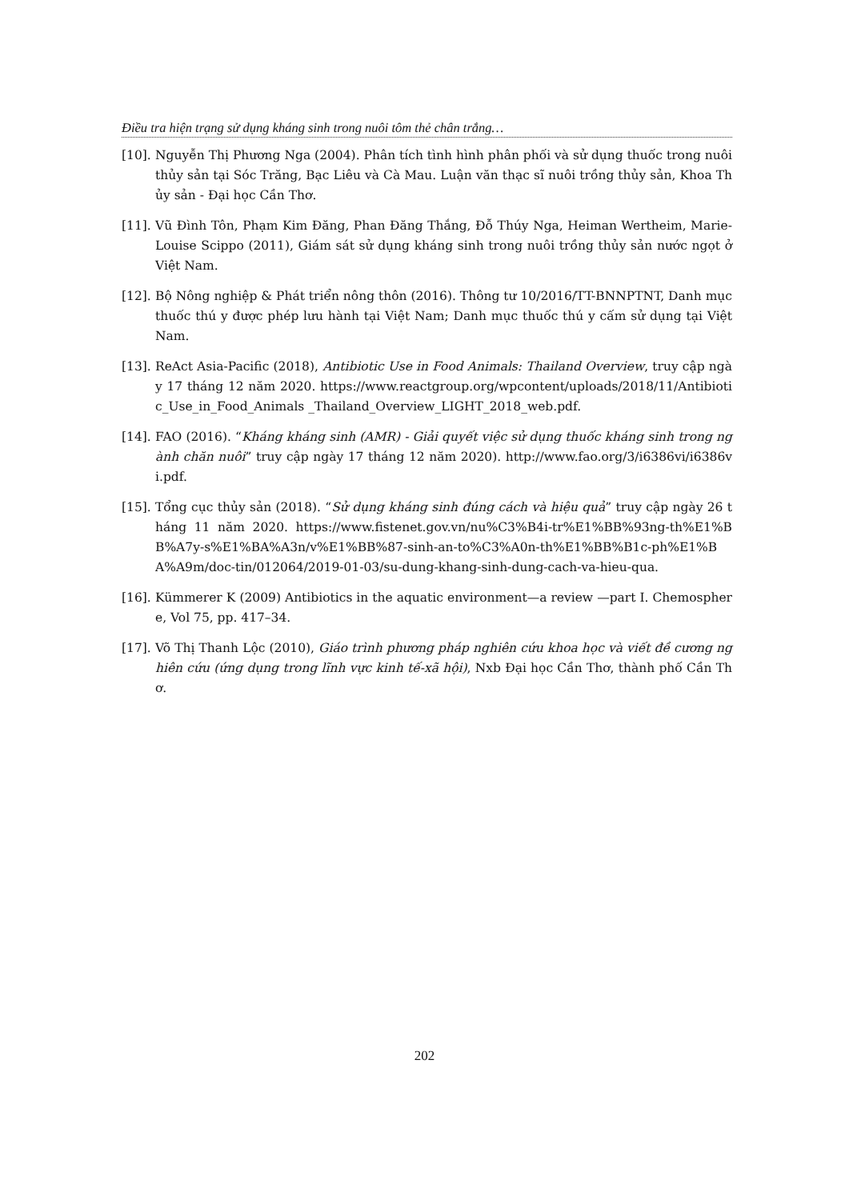Điều tra hiện trạng sử dụng kháng sinh trong nuôi tôm thẻ chân trắng…
[10]. Nguyễn Thị Phương Nga (2004). Phân tích tình hình phân phối và sử dụng thuốc trong nuôi thủy sản tại Sóc Trăng, Bạc Liêu và Cà Mau. Luận văn thạc sĩ nuôi trồng thủy sản, Khoa Thủy sản - Đại học Cần Thơ.
[11]. Vũ Đình Tôn, Phạm Kim Đăng, Phan Đăng Thắng, Đỗ Thúy Nga, Heiman Wertheim, Marie-Louise Scippo (2011), Giám sát sử dụng kháng sinh trong nuôi trồng thủy sản nước ngọt ở Việt Nam.
[12]. Bộ Nông nghiệp & Phát triển nông thôn (2016). Thông tư 10/2016/TT-BNNPTNT, Danh mục thuốc thú y được phép lưu hành tại Việt Nam; Danh mục thuốc thú y cấm sử dụng tại Việt Nam.
[13]. ReAct Asia-Pacific (2018), Antibiotic Use in Food Animals: Thailand Overview, truy cập ngày 17 tháng 12 năm 2020. https://www.reactgroup.org/wpcontent/uploads/2018/11/Antibiotic_Use_in_Food_Animals _Thailand_Overview_LIGHT_2018_web.pdf.
[14]. FAO (2016). “Kháng kháng sinh (AMR) - Giải quyết việc sử dụng thuốc kháng sinh trong ngành chăn nuôi” truy cập ngày 17 tháng 12 năm 2020). http://www.fao.org/3/i6386vi/i6386vi.pdf.
[15]. Tổng cục thủy sản (2018). “Sử dụng kháng sinh đúng cách và hiệu quả” truy cập ngày 26 tháng 11 năm 2020. https://www.fistenet.gov.vn/nu%C3%B4i-tr%E1%BB%93ng-th%E1%BB%A7y-s%E1%BA%A3n/v%E1%BB%87-sinh-an-to%C3%A0n-th%E1%BB%B1c-ph%E1%BA%A9m/doc-tin/012064/2019-01-03/su-dung-khang-sinh-dung-cach-va-hieu-qua.
[16]. Kümmerer K (2009) Antibiotics in the aquatic environment—a review —part I. Chemosphere, Vol 75, pp. 417–34.
[17]. Võ Thị Thanh Lộc (2010), Giáo trình phương pháp nghiên cứu khoa học và viết đề cương nghiên cứu (ứng dụng trong lĩnh vực kinh tế-xã hội), Nxb Đại học Cần Thơ, thành phố Cần Thơ.
202